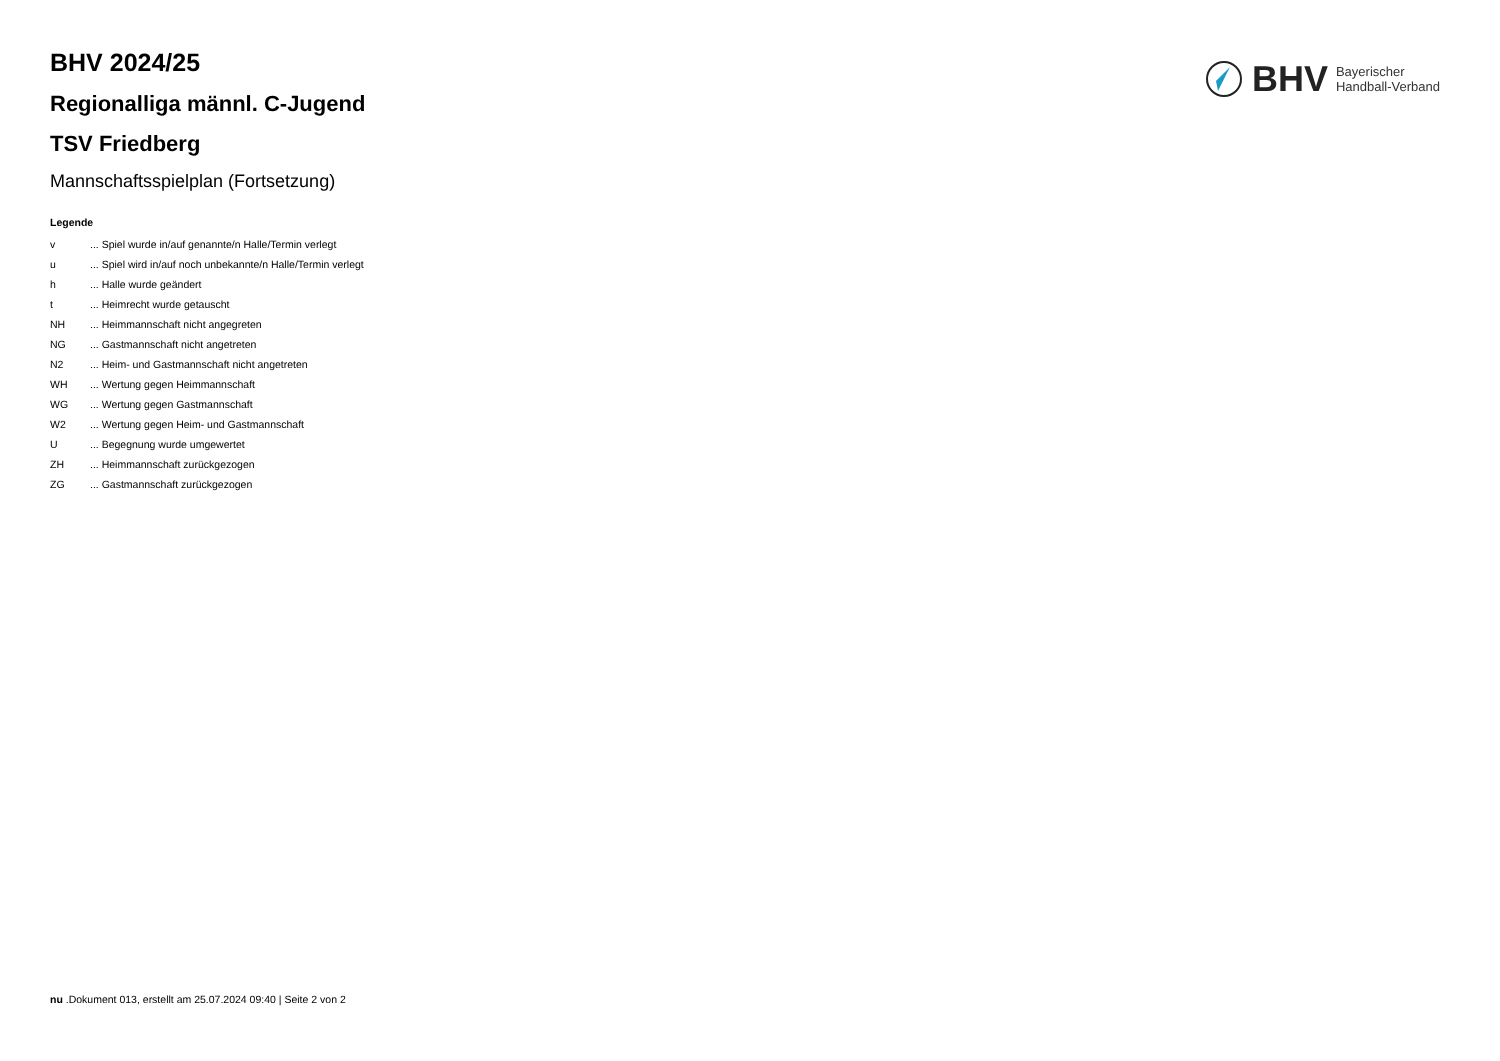BHV Bayerischer
Handball-Verband
BHV 2024/25
Regionalliga männl. C-Jugend
TSV Friedberg
Mannschaftsspielplan (Fortsetzung)
Legende
| v | ... Spiel wurde in/auf genannte/n Halle/Termin verlegt |
| u | ... Spiel wird in/auf noch unbekannte/n Halle/Termin verlegt |
| h | ... Halle wurde geändert |
| t | ... Heimrecht wurde getauscht |
| NH | ... Heimmannschaft nicht angegreten |
| NG | ... Gastmannschaft nicht angetreten |
| N2 | ... Heim- und Gastmannschaft nicht angetreten |
| WH | ... Wertung gegen Heimmannschaft |
| WG | ... Wertung gegen Gastmannschaft |
| W2 | ... Wertung gegen Heim- und Gastmannschaft |
| U | ... Begegnung wurde umgewertet |
| ZH | ... Heimmannschaft zurückgezogen |
| ZG | ... Gastmannschaft zurückgezogen |
nu .Dokument 013, erstellt am 25.07.2024 09:40 | Seite 2 von 2